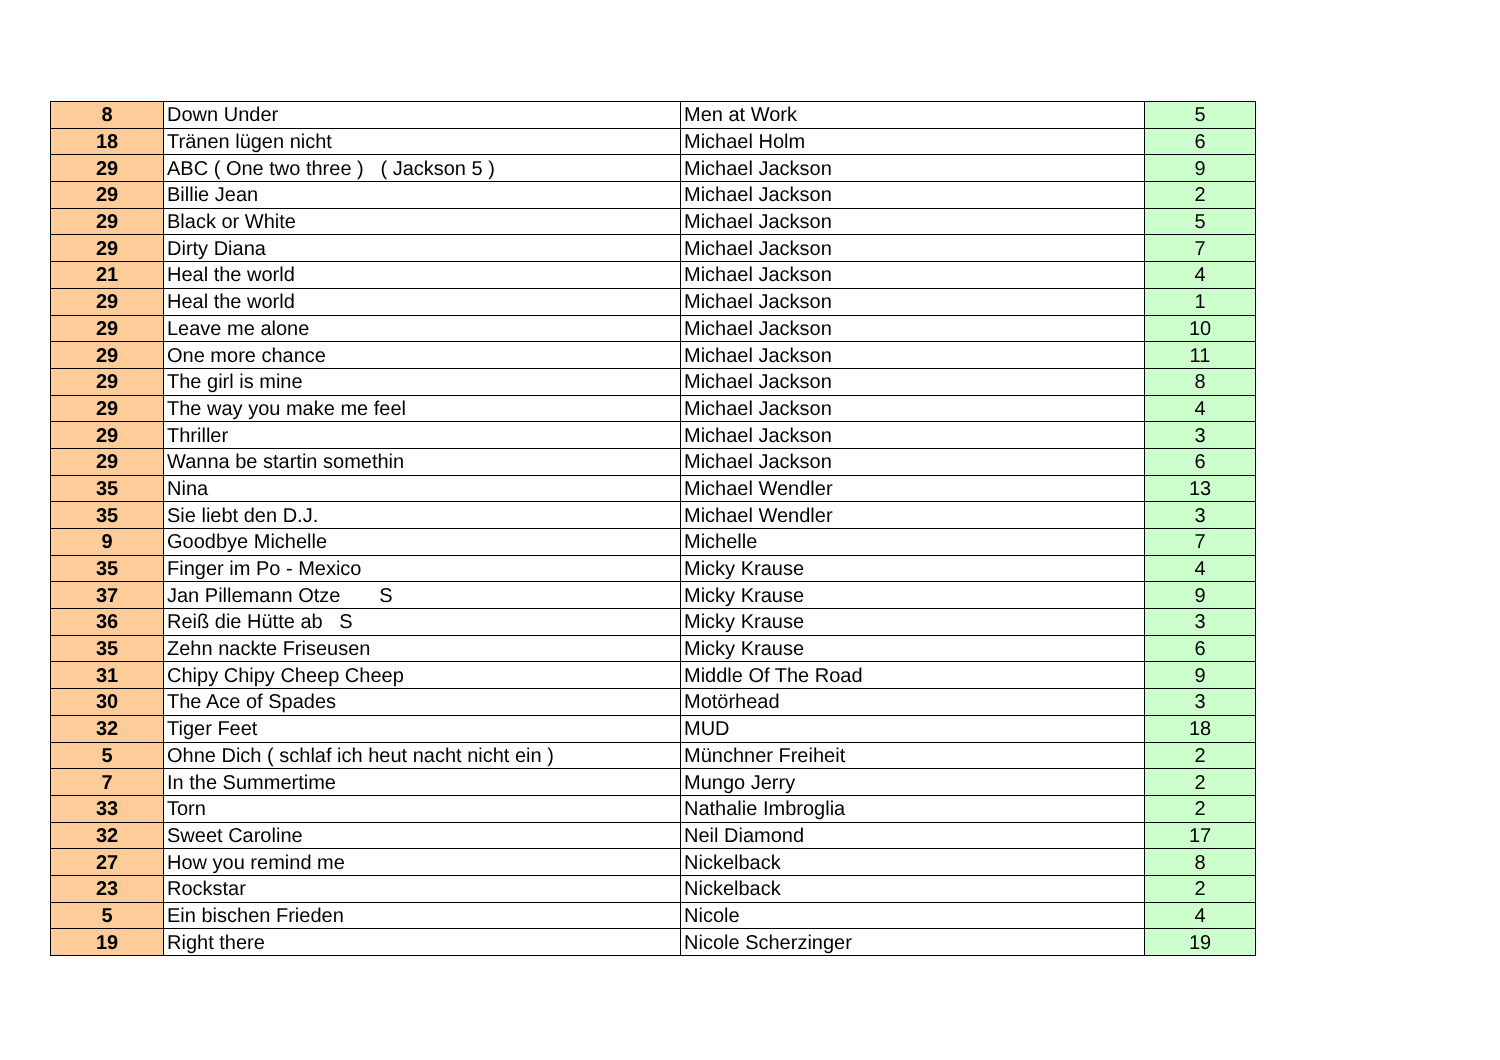| 8 | Down Under | Men at Work | 5 |
| 18 | Tränen lügen nicht | Michael Holm | 6 |
| 29 | ABC ( One two three ) ( Jackson 5 ) | Michael Jackson | 9 |
| 29 | Billie Jean | Michael Jackson | 2 |
| 29 | Black or White | Michael Jackson | 5 |
| 29 | Dirty Diana | Michael Jackson | 7 |
| 21 | Heal the world | Michael Jackson | 4 |
| 29 | Heal the world | Michael Jackson | 1 |
| 29 | Leave me alone | Michael Jackson | 10 |
| 29 | One more chance | Michael Jackson | 11 |
| 29 | The girl is mine | Michael Jackson | 8 |
| 29 | The way you make me feel | Michael Jackson | 4 |
| 29 | Thriller | Michael Jackson | 3 |
| 29 | Wanna be startin somethin | Michael Jackson | 6 |
| 35 | Nina | Michael Wendler | 13 |
| 35 | Sie liebt den D.J. | Michael Wendler | 3 |
| 9 | Goodbye Michelle | Michelle | 7 |
| 35 | Finger im Po - Mexico | Micky Krause | 4 |
| 37 | Jan Pillemann Otze S | Micky Krause | 9 |
| 36 | Reiß die Hütte ab S | Micky Krause | 3 |
| 35 | Zehn nackte Friseusen | Micky Krause | 6 |
| 31 | Chipy Chipy Cheep Cheep | Middle Of The Road | 9 |
| 30 | The Ace of Spades | Motörhead | 3 |
| 32 | Tiger Feet | MUD | 18 |
| 5 | Ohne Dich ( schlaf ich heut nacht nicht ein ) | Münchner Freiheit | 2 |
| 7 | In the Summertime | Mungo Jerry | 2 |
| 33 | Torn | Nathalie Imbroglia | 2 |
| 32 | Sweet Caroline | Neil Diamond | 17 |
| 27 | How you remind me | Nickelback | 8 |
| 23 | Rockstar | Nickelback | 2 |
| 5 | Ein bischen Frieden | Nicole | 4 |
| 19 | Right there | Nicole Scherzinger | 19 |